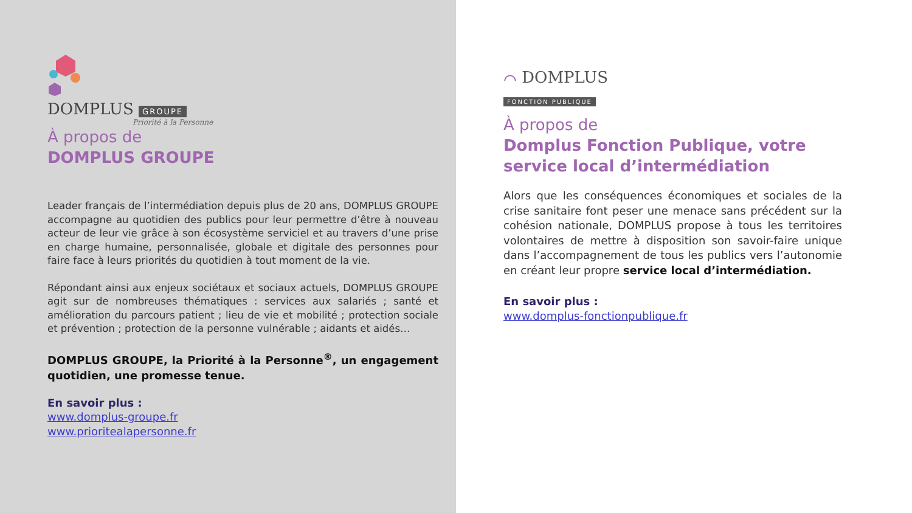DOMPLUS GROUPE
Priorité à la Personne
À propos de
DOMPLUS GROUPE
Leader français de l’intermédiation depuis plus de 20 ans, DOMPLUS GROUPE accompagne au quotidien des publics pour leur permettre d’être à nouveau acteur de leur vie grâce à son écosystème serviciel et au travers d’une prise en charge humaine, personnalisée, globale et digitale des personnes pour faire face à leurs priorités du quotidien à tout moment de la vie.
Répondant ainsi aux enjeux sociétaux et sociaux actuels, DOMPLUS GROUPE agit sur de nombreuses thématiques : services aux salariés ; santé et amélioration du parcours patient ; lieu de vie et mobilité ; protection sociale et prévention ; protection de la personne vulnérable ; aidants et aidés…
DOMPLUS GROUPE, la Priorité à la Personne<sup>®</sup>, un engagement quotidien, une promesse tenue.
En savoir plus :
www.domplus-groupe.fr
www.prioritealapersonne.fr
⌒ DOMPLUS
FONCTION PUBLIQUE
À propos de
Domplus Fonction Publique, votre service local d’intermédiation
Alors que les conséquences économiques et sociales de la crise sanitaire font peser une menace sans précédent sur la cohésion nationale, DOMPLUS propose à tous les territoires volontaires de mettre à disposition son savoir-faire unique dans l’accompagnement de tous les publics vers l’autonomie en créant leur propre service local d’intermédiation.
En savoir plus :
www.domplus-fonctionpublique.fr